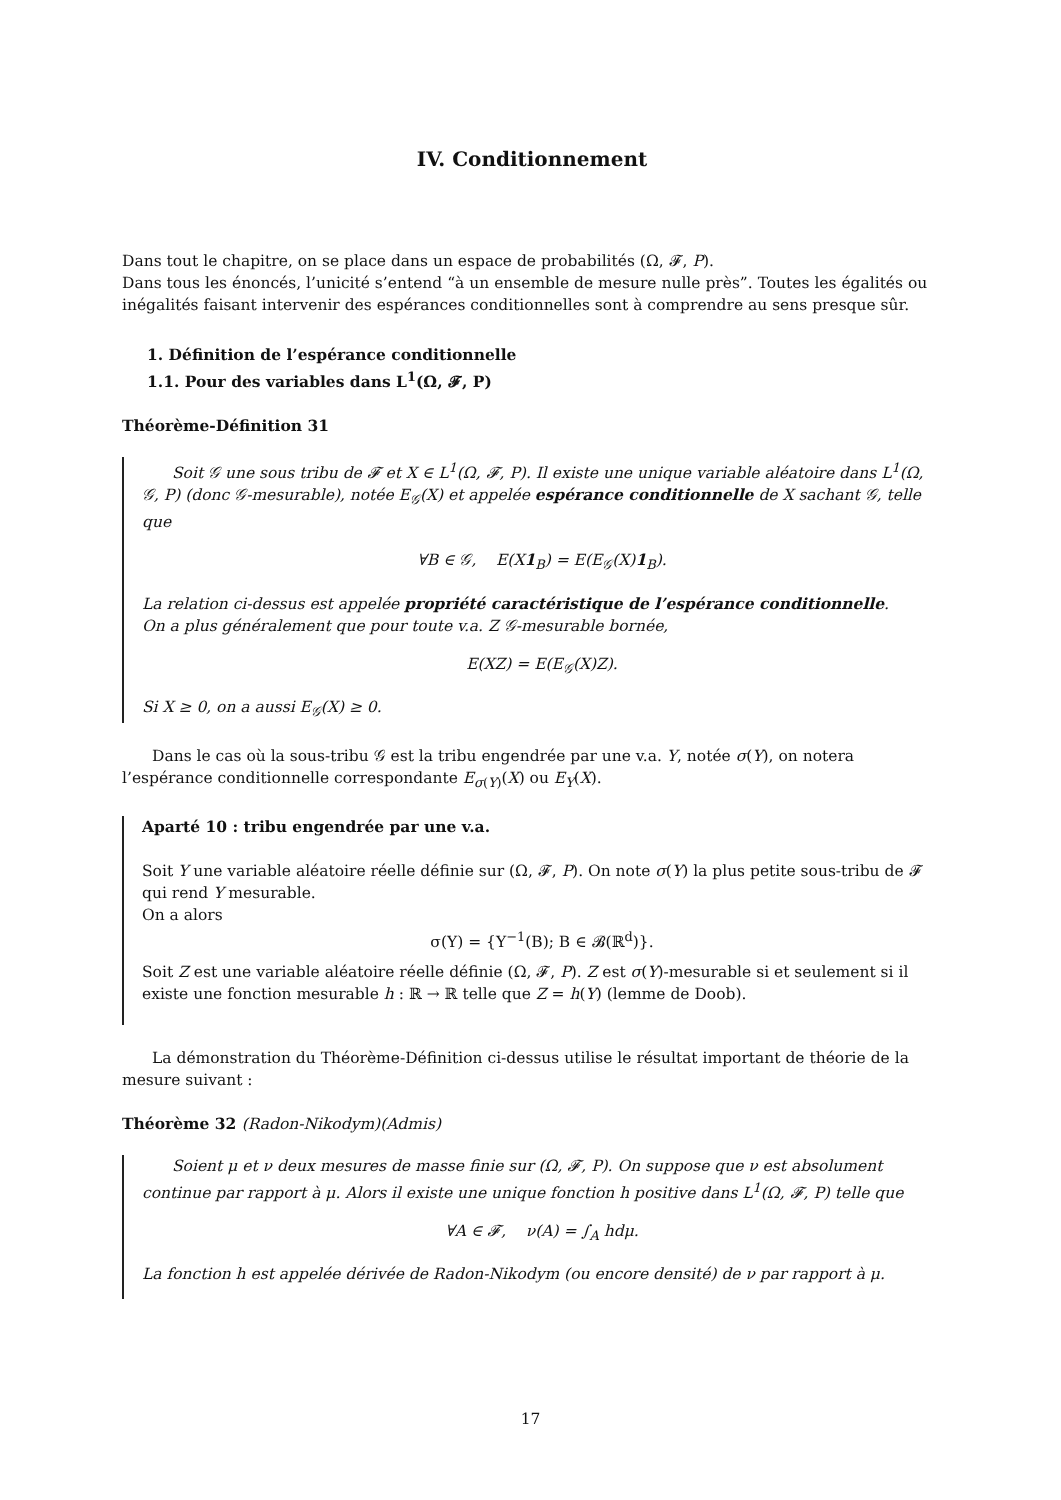IV. Conditionnement
Dans tout le chapitre, on se place dans un espace de probabilités (Ω, 𝓕, P).
Dans tous les énoncés, l’unicité s’entend “à un ensemble de mesure nulle près”. Toutes les égalités ou inégalités faisant intervenir des espérances conditionnelles sont à comprendre au sens presque sûr.
1. Définition de l’espérance conditionnelle
1.1. Pour des variables dans L<sup>1</sup>(Ω, 𝓕, P)
Théorème-Définition 31
Soit 𝒢 une sous tribu de 𝓕 et X ∈ L<sup>1</sup>(Ω, 𝓕, P). Il existe une unique variable aléatoire dans L<sup>1</sup>(Ω, 𝒢, P) (donc 𝒢-mesurable), notée E<sub>𝒢</sub>(X) et appelée espérance conditionnelle de X sachant 𝒢, telle que
∀B ∈ 𝒢, E(X1<sub>B</sub>) = E(E<sub>𝒢</sub>(X)1<sub>B</sub>).
La relation ci-dessus est appelée propriété caractéristique de l’espérance conditionnelle.
On a plus généralement que pour toute v.a. Z 𝒢-mesurable bornée,
E(XZ) = E(E<sub>𝒢</sub>(X)Z).
Si X ≥ 0, on a aussi E<sub>𝒢</sub>(X) ≥ 0.
Dans le cas où la sous-tribu 𝒢 est la tribu engendrée par une v.a. Y, notée σ(Y), on notera l’espérance conditionnelle correspondante E<sub>σ(Y)</sub>(X) ou E<sub>Y</sub>(X).
Aparté 10 : tribu engendrée par une v.a.
Soit Y une variable aléatoire réelle définie sur (Ω, 𝓕, P). On note σ(Y) la plus petite sous-tribu de 𝓕 qui rend Y mesurable.
On a alors
σ(Y) = {Y<sup>−1</sup>(B); B ∈ 𝓑(ℝ<sup>d</sup>)}.
Soit Z est une variable aléatoire réelle définie (Ω, 𝓕, P). Z est σ(Y)-mesurable si et seulement si il existe une fonction mesurable h : ℝ → ℝ telle que Z = h(Y) (lemme de Doob).
La démonstration du Théorème-Définition ci-dessus utilise le résultat important de théorie de la mesure suivant :
Théorème 32 (Radon-Nikodym)(Admis)
Soient μ et ν deux mesures de masse finie sur (Ω, 𝓕, P). On suppose que ν est absolument continue par rapport à μ. Alors il existe une unique fonction h positive dans L<sup>1</sup>(Ω, 𝓕, P) telle que
∀A ∈ 𝓕, ν(A) = ∫<sub>A</sub> hdμ.
La fonction h est appelée dérivée de Radon-Nikodym (ou encore densité) de ν par rapport à μ.
17